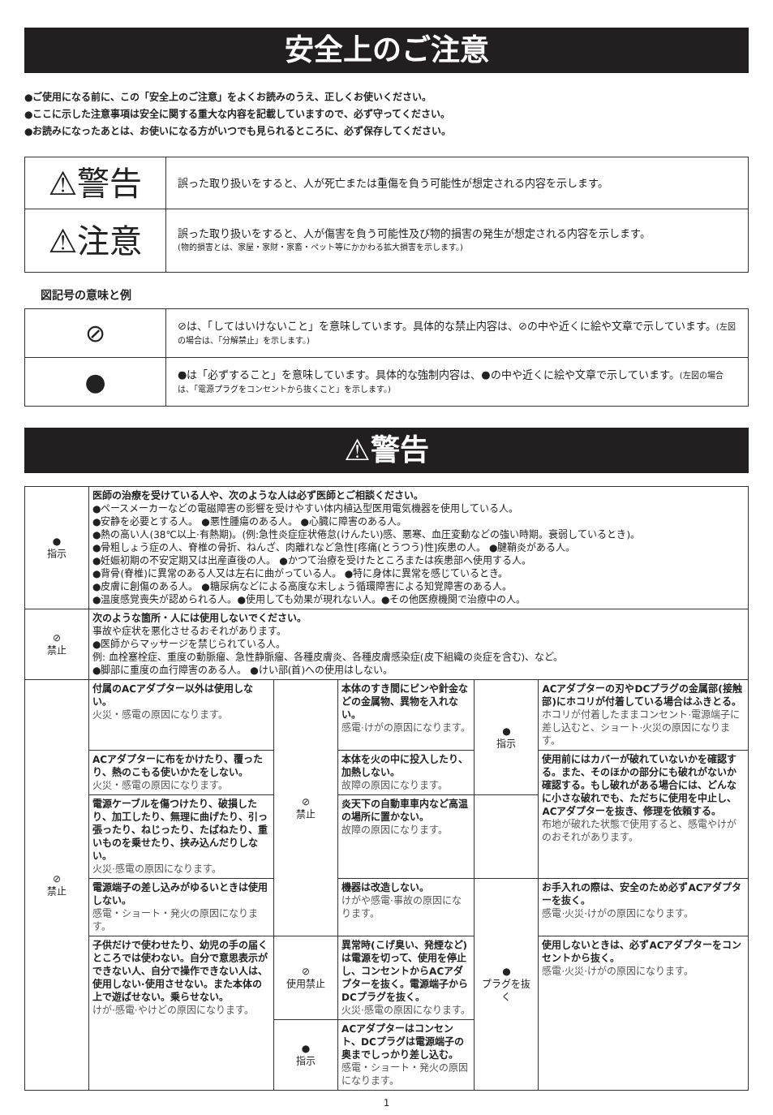安全上のご注意
●ご使用になる前に、この「安全上のご注意」をよくお読みのうえ、正しくお使いください。
●ここに示した注意事項は安全に関する重大な内容を記載していますので、必ず守ってください。
●お読みになったあとは、お使いになる方がいつでも見られるところに、必ず保存してください。
| ⚠警告 | 誤った取り扱いをすると、人が死亡または重傷を負う可能性が想定される内容を示します。 |
| ⚠注意 | 誤った取り扱いをすると、人が傷害を負う可能性及び物的損害の発生が想定される内容を示します。 (物的損害とは、家屋・家財・家畜・ペット等にかかわる拡大損害を示します。) |
図記号の意味と例
| ⊘ | ⊘は、「してはいけないこと」を意味しています。具体的な禁止内容は、⊘の中や近くに絵や文章で示しています。 (左図の場合は、「分解禁止」を示します。) |
| ● | ●は「必ずすること」を意味しています。具体的な強制内容は、●の中や近くに絵や文章で示しています。 (左図の場合は、「電源プラグをコンセントから抜くこと」を示します。) |
⚠警告
| ● 指示 | 医師の治療を受けている人や、次のような人は必ず医師とご相談ください。 ●ペースメーカーなどの電磁障害の影響を受けやすい体内植込型医用電気機器を使用している人。 ●安静を必要とする人。 ●悪性腫瘍のある人。 ●心臓に障害のある人。 ●熱の高い人(38℃以上·有熱期)。(例:急性炎症症状倦怠(けんたい)感、悪寒、血圧変動などの強い時期。衰弱しているとき)。 ●骨粗しょう症の人、脊椎の骨折、ねんざ、肉離れなど急性[疼痛(とうつう)性]疾患の人。 ●腱鞘炎がある人。 ●妊娠初期の不安定期又は出産直後の人。 ●かつて治療を受けたところまたは疾患部へ使用する人。 ●背骨(脊椎)に異常のある人又は左右に曲がっている人。 ●特に身体に異常を感じているとき。 ●皮膚に創傷のある人。 ●糖尿病などによる高度な末しょう循環障害による知覚障害のある人。 ●温度感覚喪失が認められる人。●使用しても効果が現れない人。●その他医療機関で治療中の人。 | | | | |
| ⊘ 禁止 | 次のような箇所・人には使用しないでください。 事故や症状を悪化させるおそれがあります。 ●医師からマッサージを禁じられている人。 例: 血栓塞栓症、重度の動脈瘤、急性静脈瘤、各種皮膚炎、各種皮膚感染症(皮下組織の炎症を含む)、など。 ●脚部に重度の血行障害のある人。 ●けい部(首)への使用はしない。 | | | | |
| ⊘ 禁止 | 付属のACアダプター以外は使用しない。 火災・感電の原因になります。 | ⊘ 禁止 | 本体のすき間にピンや針金などの金属物、異物を入れない。 感電·けがの原因になります。 | ● 指示 | ACアダプターの刃やDCプラグの金属部(接触部)にホコリが付着している場合はふきとる。 ホコリが付着したままコンセント·電源端子に差し込むと、ショート·火災の原因になります。 |
| | ACアダプターに布をかけたり、覆ったり、熱のこもる使いかたをしない。 火災・感電の原因になります。 | | 本体を火の中に投入したり、加熱しない。 故障の原因になります。 | | 使用前にはカバーが破れていないかを確認する。また、そのほかの部分にも破れがないか確認する。もし破れがある場合には、どんなに小さな破れでも、ただちに使用を中止し、ACアダプターを抜き、修理を依頼する。 布地が破れた状態で使用すると、感電やけがのおそれがあります。 |
| | 電源ケーブルを傷つけたり、破損したり、加工したり、無理に曲げたり、引っ張ったり、ねじったり、たばねたり、重いものを乗せたり、挟み込んだりしない。 火災·感電の原因になります。 | | 炎天下の自動車車内など高温の場所に置かない。 故障の原因になります。 | | |
| | 電源端子の差し込みがゆるいときは使用しない。 感電・ショート・発火の原因になります。 | | 機器は改造しない。 けがや感電·事故の原因になります。 | ● プラグを抜く | お手入れの際は、安全のため必ずACアダプターを抜く。 感電·火災·けがの原因になります。 |
| | 子供だけで使わせたり、幼児の手の届くところでは使わない。自分で意思表示ができない人、自分で操作できない人は、使用しない·使用させない。また本体の上で遊ばせない。乗らせない。 けが·感電·やけどの原因になります。 | ⊘ 使用禁止 | 異常時(こげ臭い、発煙など)は電源を切って、使用を停止し、コンセントからACアダプターを抜く。電源端子からDCプラグを抜く。 火災·感電の原因になります。 | | 使用しないときは、必ずACアダプターをコンセントから抜く。 感電·火災·けがの原因になります。 |
| | | ● 指示 | ACアダプターはコンセント、DCプラグは電源端子の奥までしっかり差し込む。 感電・ショート・発火の原因になります。 | | |
1